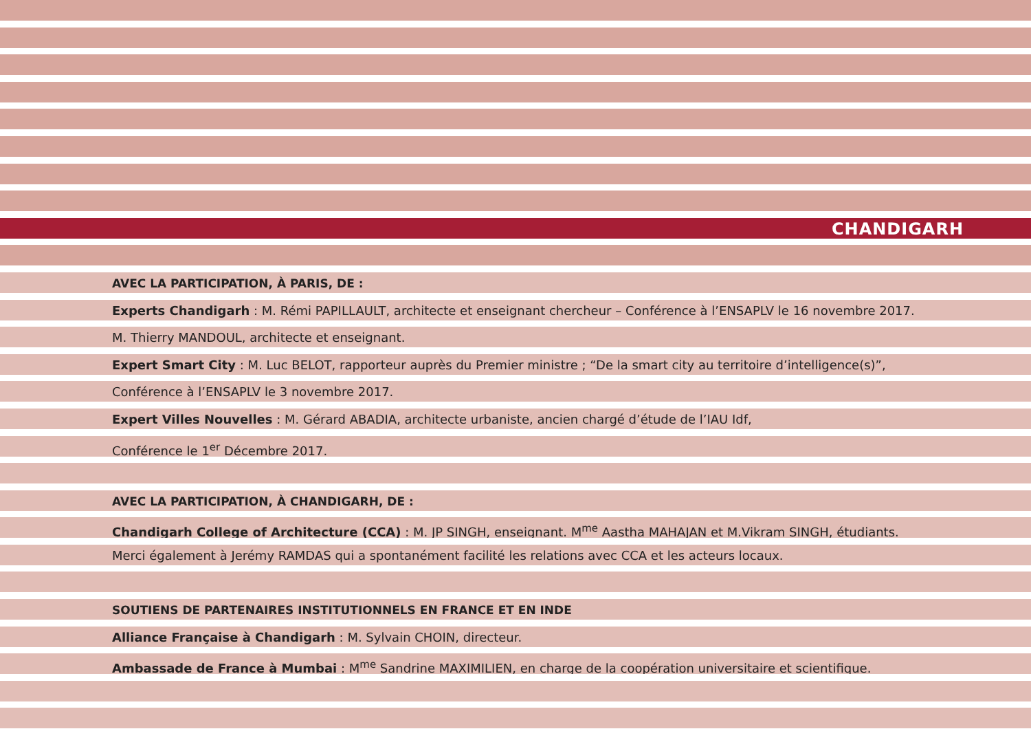CHANDIGARH
AVEC LA PARTICIPATION, À PARIS, DE :
Experts Chandigarh : M. Rémi PAPILLAULT, architecte et enseignant chercheur – Conférence à l’ENSAPLV le 16 novembre 2017.
M. Thierry MANDOUL, architecte et enseignant.
Expert Smart City : M. Luc BELOT, rapporteur auprès du Premier ministre ; “De la smart city au territoire d’intelligence(s)”,
Conférence à l’ENSAPLV le 3 novembre 2017.
Expert Villes Nouvelles : M. Gérard ABADIA, architecte urbaniste, ancien chargé d’étude de l’IAU Idf,
Conférence le 1<sup>er</sup> Décembre 2017.
AVEC LA PARTICIPATION, À CHANDIGARH, DE :
Chandigarh College of Architecture (CCA) : M. JP SINGH, enseignant. M<sup>me</sup> Aastha MAHAJAN et M.Vikram SINGH, étudiants.
Merci également à Jerémy RAMDAS qui a spontanément facilité les relations avec CCA et les acteurs locaux.
SOUTIENS DE PARTENAIRES INSTITUTIONNELS EN FRANCE ET EN INDE
Alliance Française à Chandigarh : M. Sylvain CHOIN, directeur.
Ambassade de France à Mumbai : M<sup>me</sup> Sandrine MAXIMILIEN, en charge de la coopération universitaire et scientifique.